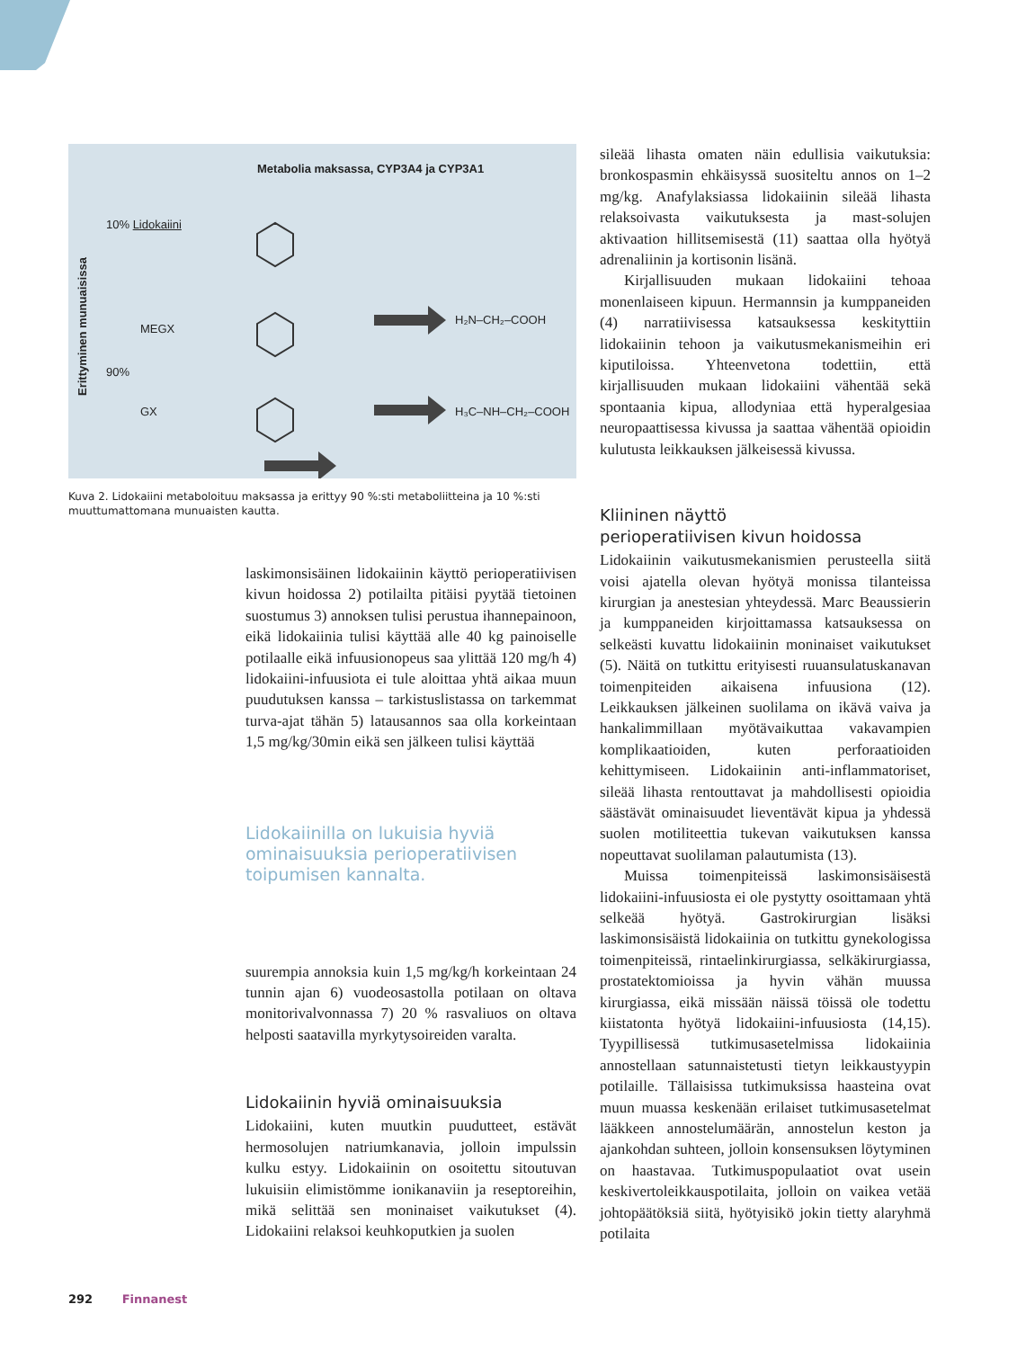Metabolia maksassa, CYP3A4 ja CYP3A1
10% Lidokaiini
MEGX
90%
GX
H₂N–CH₂–COOH
H₃C–NH–CH₂–COOH
Erittyminen munuaisissa
Kuva 2. Lidokaiini metaboloituu maksassa ja erittyy 90 %:sti metaboliitteina ja 10 %:sti muuttumattomana munuaisten kautta.
laskimonsisäinen lidokaiinin käyttö perioperatiivisen kivun hoidossa 2) potilailta pitäisi pyytää tietoinen suostumus 3) annoksen tulisi perustua ihannepainoon, eikä lidokaiinia tulisi käyttää alle 40 kg painoiselle potilaalle eikä infuusionopeus saa ylittää 120 mg/h 4) lidokaiini-infuusiota ei tule aloittaa yhtä aikaa muun puudutuksen kanssa – tarkistuslistassa on tarkemmat turva-ajat tähän 5) latausannos saa olla korkeintaan 1,5 mg/kg/30min eikä sen jälkeen tulisi käyttää
Lidokaiinilla on lukuisia hyviä ominaisuuksia perioperatiivisen toipumisen kannalta.
suurempia annoksia kuin 1,5 mg/kg/h korkeintaan 24 tunnin ajan 6) vuodeosastolla potilaan on oltava monitorivalvonnassa 7) 20 % rasvaliuos on oltava helposti saatavilla myrkytysoireiden varalta.
Lidokaiinin hyviä ominaisuuksia
Lidokaiini, kuten muutkin puudutteet, estävät hermosolujen natriumkanavia, jolloin impulssin kulku estyy. Lidokaiinin on osoitettu sitoutuvan lukuisiin elimistömme ionikanaviin ja reseptoreihin, mikä selittää sen moninaiset vaikutukset (4). Lidokaiini relaksoi keuhkoputkien ja suolen
sileää lihasta omaten näin edullisia vaikutuksia: bronkospasmin ehkäisyssä suositeltu annos on 1–2 mg/kg. Anafylaksiassa lidokaiinin sileää lihasta relaksoivasta vaikutuksesta ja mast-solujen aktivaation hillitsemisestä (11) saattaa olla hyötyä adrenaliinin ja kortisonin lisänä.
Kirjallisuuden mukaan lidokaiini tehoaa monenlaiseen kipuun. Hermannsin ja kumppaneiden (4) narratiivisessa katsauksessa keskityttiin lidokaiinin tehoon ja vaikutusmekanismeihin eri kiputiloissa. Yhteenvetona todettiin, että kirjallisuuden mukaan lidokaiini vähentää sekä spontaania kipua, allodyniaa että hyperalgesiaa neuropaattisessa kivussa ja saattaa vähentää opioidin kulutusta leikkauksen jälkeisessä kivussa.
Kliininen näyttö
perioperatiivisen kivun hoidossa
Lidokaiinin vaikutusmekanismien perusteella siitä voisi ajatella olevan hyötyä monissa tilanteissa kirurgian ja anestesian yhteydessä. Marc Beaussierin ja kumppaneiden kirjoittamassa katsauksessa on selkeästi kuvattu lidokaiinin moninaiset vaikutukset (5). Näitä on tutkittu erityisesti ruuansulatuskanavan toimenpiteiden aikaisena infuusiona (12). Leikkauksen jälkeinen suolilama on ikävä vaiva ja hankalimmillaan myötävaikuttaa vakavampien komplikaatioiden, kuten perforaatioiden kehittymiseen. Lidokaiinin anti-inflammatoriset, sileää lihasta rentouttavat ja mahdollisesti opioidia säästävät ominaisuudet lieventävät kipua ja yhdessä suolen motiliteettia tukevan vaikutuksen kanssa nopeuttavat suolilaman palautumista (13).
Muissa toimenpiteissä laskimonsisäisestä lidokaiini-infuusiosta ei ole pystytty osoittamaan yhtä selkeää hyötyä. Gastrokirurgian lisäksi laskimonsisäistä lidokaiinia on tutkittu gynekologissa toimenpiteissä, rintaelinkirurgiassa, selkäkirurgiassa, prostatektomioissa ja hyvin vähän muussa kirurgiassa, eikä missään näissä töissä ole todettu kiistatonta hyötyä lidokaiini-infuusiosta (14,15). Tyypillisessä tutkimusasetelmissa lidokaiinia annostellaan satunnaistetusti tietyn leikkaustyypin potilaille. Tällaisissa tutkimuksissa haasteina ovat muun muassa keskenään erilaiset tutkimusasetelmat lääkkeen annostelumäärän, annostelun keston ja ajankohdan suhteen, jolloin konsensuksen löytyminen on haastavaa. Tutkimuspopulaatiot ovat usein keskivertoleikkauspotilaita, jolloin on vaikea vetää johtopäätöksiä siitä, hyötyisikö jokin tietty alaryhmä potilaita
292 Finnanest